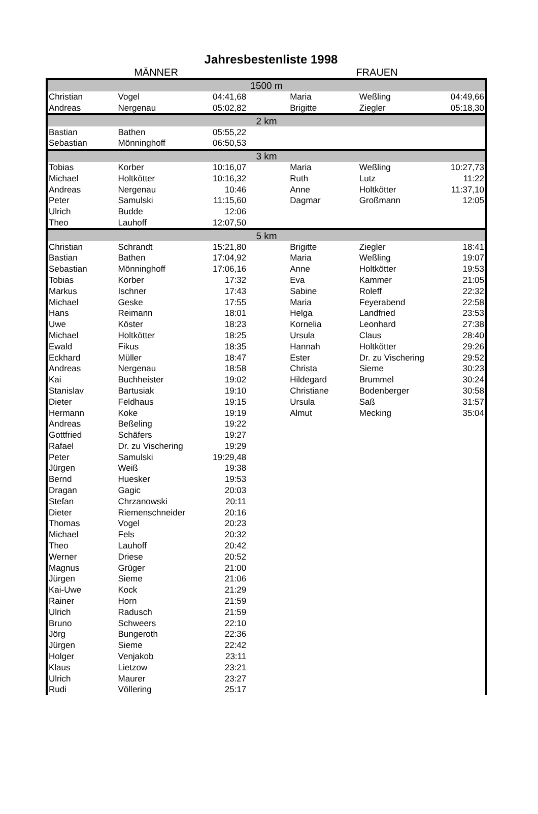Jahresbestenliste 1998
MÄNNER FRAUEN
| 1500 m | | | | | | |
| Christian | Vogel | 04:41,68 | | Maria | Weßling | 04:49,66 |
| Andreas | Nergenau | 05:02,82 | | Brigitte | Ziegler | 05:18,30 |
| 2 km | | | | | | |
| Bastian | Bathen | 05:55,22 | | | | |
| Sebastian | Mönninghoff | 06:50,53 | | | | |
| 3 km | | | | | | |
| Tobias | Korber | 10:16,07 | | Maria | Weßling | 10:27,73 |
| Michael | Holtkötter | 10:16,32 | | Ruth | Lutz | 11:22 |
| Andreas | Nergenau | 10:46 | | Anne | Holtkötter | 11:37,10 |
| Peter | Samulski | 11:15,60 | | Dagmar | Großmann | 12:05 |
| Ulrich | Budde | 12:06 | | | | |
| Theo | Lauhoff | 12:07,50 | | | | |
| 5 km | | | | | | |
| Christian | Schrandt | 15:21,80 | | Brigitte | Ziegler | 18:41 |
| Bastian | Bathen | 17:04,92 | | Maria | Weßling | 19:07 |
| Sebastian | Mönninghoff | 17:06,16 | | Anne | Holtkötter | 19:53 |
| Tobias | Korber | 17:32 | | Eva | Kammer | 21:05 |
| Markus | Ischner | 17:43 | | Sabine | Roleff | 22:32 |
| Michael | Geske | 17:55 | | Maria | Feyerabend | 22:58 |
| Hans | Reimann | 18:01 | | Helga | Landfried | 23:53 |
| Uwe | Köster | 18:23 | | Kornelia | Leonhard | 27:38 |
| Michael | Holtkötter | 18:25 | | Ursula | Claus | 28:40 |
| Ewald | Fikus | 18:35 | | Hannah | Holtkötter | 29:26 |
| Eckhard | Müller | 18:47 | | Ester | Dr. zu Vischering | 29:52 |
| Andreas | Nergenau | 18:58 | | Christa | Sieme | 30:23 |
| Kai | Buchheister | 19:02 | | Hildegard | Brummel | 30:24 |
| Stanislav | Bartusiak | 19:10 | | Christiane | Bodenberger | 30:58 |
| Dieter | Feldhaus | 19:15 | | Ursula | Saß | 31:57 |
| Hermann | Koke | 19:19 | | Almut | Mecking | 35:04 |
| Andreas | Beßeling | 19:22 | | | | |
| Gottfried | Schäfers | 19:27 | | | | |
| Rafael | Dr. zu Vischering | 19:29 | | | | |
| Peter | Samulski | 19:29,48 | | | | |
| Jürgen | Weiß | 19:38 | | | | |
| Bernd | Huesker | 19:53 | | | | |
| Dragan | Gagic | 20:03 | | | | |
| Stefan | Chrzanowski | 20:11 | | | | |
| Dieter | Riemenschneider | 20:16 | | | | |
| Thomas | Vogel | 20:23 | | | | |
| Michael | Fels | 20:32 | | | | |
| Theo | Lauhoff | 20:42 | | | | |
| Werner | Driese | 20:52 | | | | |
| Magnus | Grüger | 21:00 | | | | |
| Jürgen | Sieme | 21:06 | | | | |
| Kai-Uwe | Kock | 21:29 | | | | |
| Rainer | Horn | 21:59 | | | | |
| Ulrich | Radusch | 21:59 | | | | |
| Bruno | Schweers | 22:10 | | | | |
| Jörg | Bungeroth | 22:36 | | | | |
| Jürgen | Sieme | 22:42 | | | | |
| Holger | Venjakob | 23:11 | | | | |
| Klaus | Lietzow | 23:21 | | | | |
| Ulrich | Maurer | 23:27 | | | | |
| Rudi | Völlering | 25:17 | | | | |